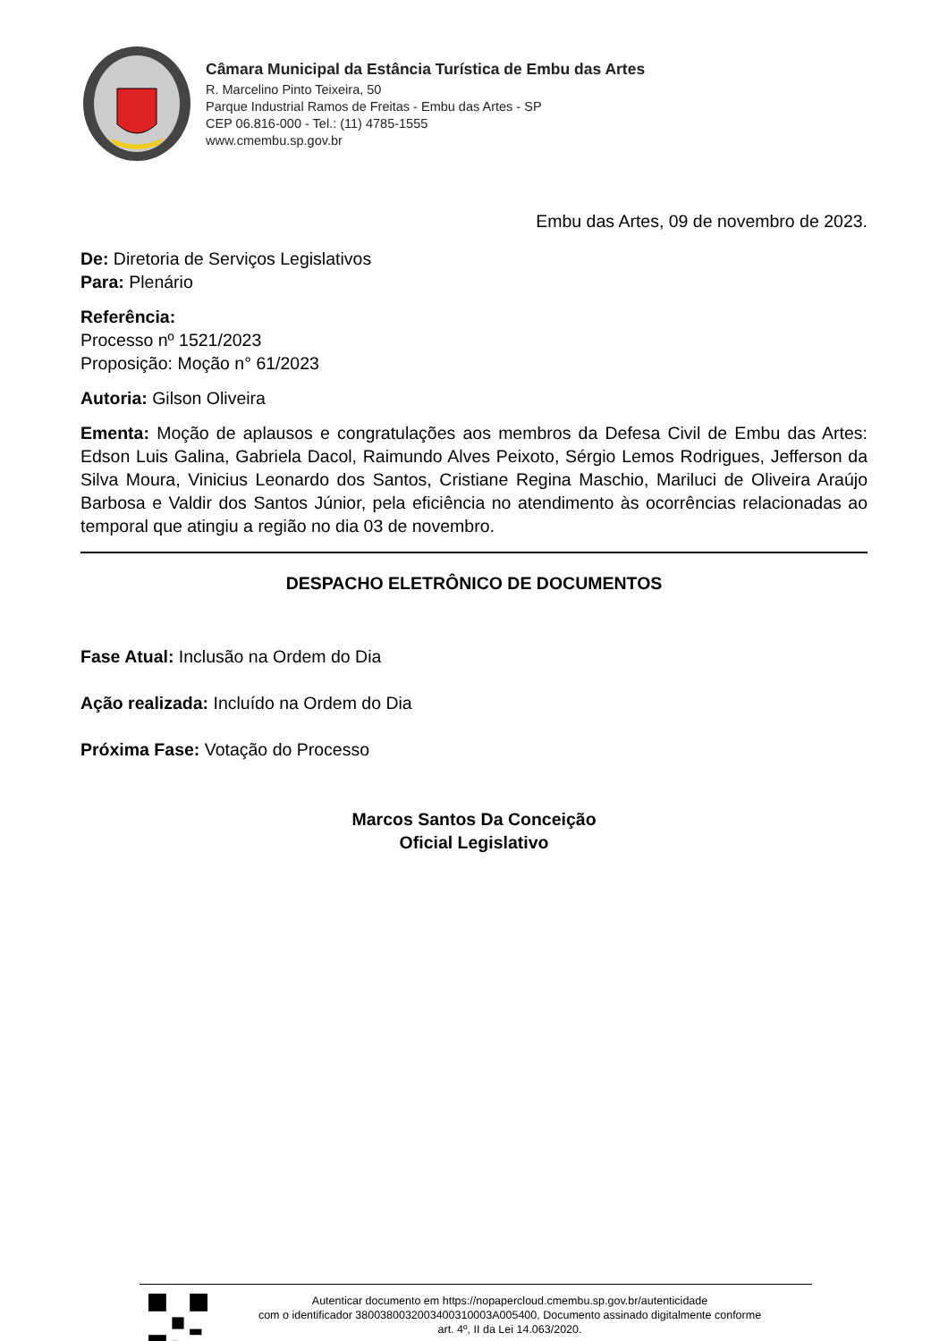Câmara Municipal da Estância Turística de Embu das Artes
R. Marcelino Pinto Teixeira, 50
Parque Industrial Ramos de Freitas - Embu das Artes - SP
CEP 06.816-000 - Tel.: (11) 4785-1555
www.cmembu.sp.gov.br
Embu das Artes, 09 de novembro de 2023.
De: Diretoria de Serviços Legislativos
Para: Plenário
Referência:
Processo nº 1521/2023
Proposição: Moção n° 61/2023
Autoria: Gilson Oliveira
Ementa: Moção de aplausos e congratulações aos membros da Defesa Civil de Embu das Artes: Edson Luis Galina, Gabriela Dacol, Raimundo Alves Peixoto, Sérgio Lemos Rodrigues, Jefferson da Silva Moura, Vinicius Leonardo dos Santos, Cristiane Regina Maschio, Mariluci de Oliveira Araújo Barbosa e Valdir dos Santos Júnior, pela eficiência no atendimento às ocorrências relacionadas ao temporal que atingiu a região no dia 03 de novembro.
DESPACHO ELETRÔNICO DE DOCUMENTOS
Fase Atual: Inclusão na Ordem do Dia
Ação realizada: Incluído na Ordem do Dia
Próxima Fase: Votação do Processo
Marcos Santos Da Conceição
Oficial Legislativo
Autenticar documento em https://nopapercloud.cmembu.sp.gov.br/autenticidade
com o identificador 3800380032003400310003A005400, Documento assinado digitalmente conforme
art. 4º, II da Lei 14.063/2020.